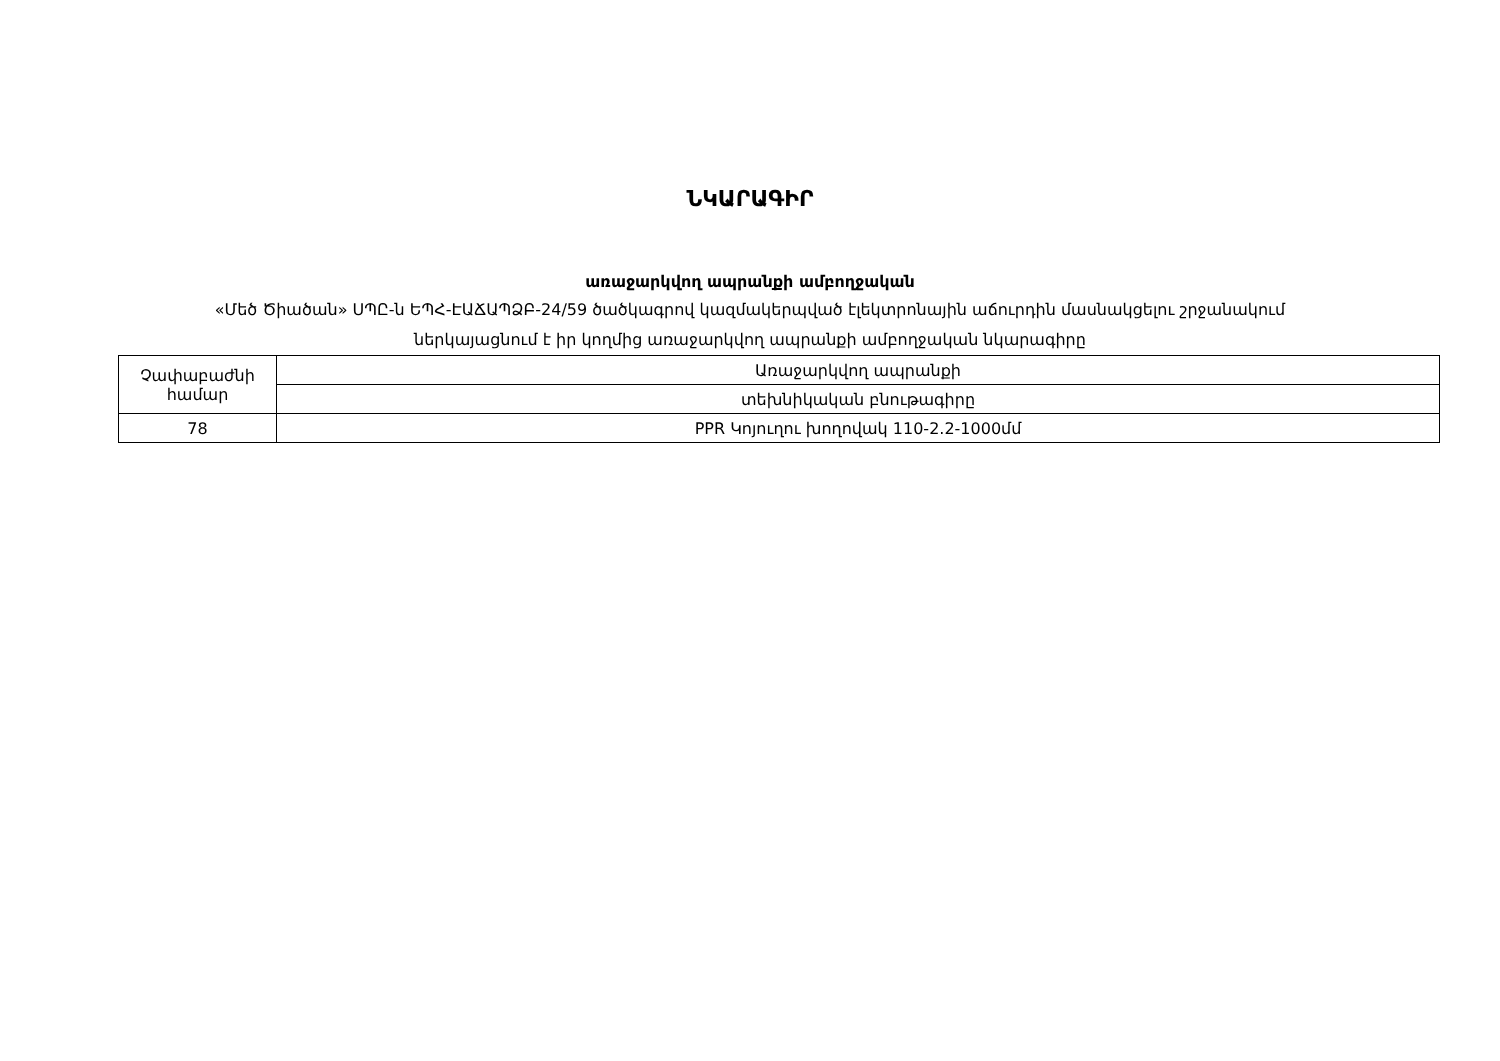ՆԿԱՐԱԳԻՐ
առաջարկվող ապրանքի ամբողջական
«Մեծ Ծիածան» ՍՊԸ-ն ԵՊՀ-ԷԱՃԱՊՁԲ-24/59 ծածկագրով կազմակերպված էլեկտրոնային աճուրդին մասնակցելու շրջանակում
ներկայացնում է իր կողմից առաջարկվող ապրանքի ամբողջական նկարագիրը
| Չափաբաժնի համար | Առաջարկվող ապրանքի |
| --- | --- |
| | տեխնիկական բնութագիրը |
| 78 | PPR Կոյուղու խողովակ 110-2.2-1000մմ |